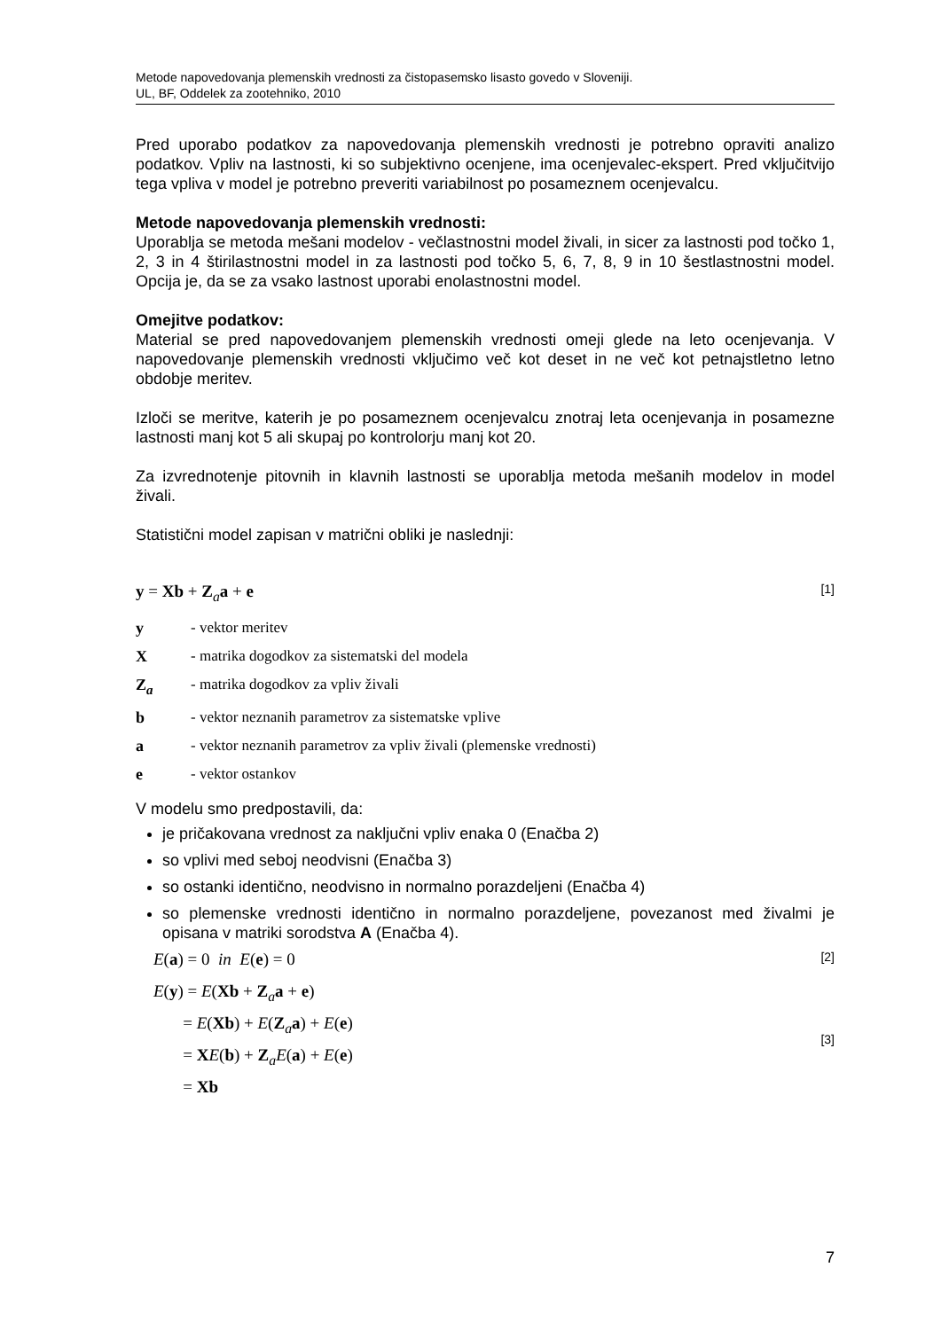Metode napovedovanja plemenskih vrednosti za čistopasemsko lisasto govedo v Sloveniji.
UL, BF, Oddelek za zootehniko, 2010
Pred uporabo podatkov za napovedovanja plemenskih vrednosti je potrebno opraviti analizo podatkov. Vpliv na lastnosti, ki so subjektivno ocenjene, ima ocenjevalec-ekspert. Pred vključitvijo tega vpliva v model je potrebno preveriti variabilnost po posameznem ocenjevalcu.
Metode napovedovanja plemenskih vrednosti:
Uporablja se metoda mešani modelov - večlastnostni model živali, in sicer za lastnosti pod točko 1, 2, 3 in 4 štirilastnostni model in za lastnosti pod točko 5, 6, 7, 8, 9 in 10 šestlastnostni model. Opcija je, da se za vsako lastnost uporabi enolastnostni model.
Omejitve podatkov:
Material se pred napovedovanjem plemenskih vrednosti omeji glede na leto ocenjevanja. V napovedovanje plemenskih vrednosti vključimo več kot deset in ne več kot petnajstletno letno obdobje meritev.
Izloči se meritve, katerih je po posameznem ocenjevalcu znotraj leta ocenjevanja in posamezne lastnosti manj kot 5 ali skupaj po kontrolorju manj kot 20.
Za izvrednotenje pitovnih in klavnih lastnosti se uporablja metoda mešanih modelov in model živali.
Statistični model zapisan v matrični obliki je naslednji:
y = Xb + Z<sub>a</sub>a + e [1]
y - vektor meritev
X - matrika dogodkov za sistematski del modela
Z<sub>a</sub> - matrika dogodkov za vpliv živali
b - vektor neznanih parametrov za sistematske vplive
a - vektor neznanih parametrov za vpliv živali (plemenske vrednosti)
e - vektor ostankov
V modelu smo predpostavili, da:
je pričakovana vrednost za naključni vpliv enaka 0 (Enačba 2)
so vplivi med seboj neodvisni (Enačba 3)
so ostanki identično, neodvisno in normalno porazdeljeni (Enačba 4)
so plemenske vrednosti identično in normalno porazdeljene, povezanost med živalmi je opisana v matriki sorodstva A (Enačba 4).
E(a) = 0 in E(e) = 0 [2]
E(y) = E(Xb + Z<sub>a</sub>a + e)
= E(Xb) + E(Z<sub>a</sub>a) + E(e)
= XE(b) + Z<sub>a</sub>E(a) + E(e)
= Xb [3]
7